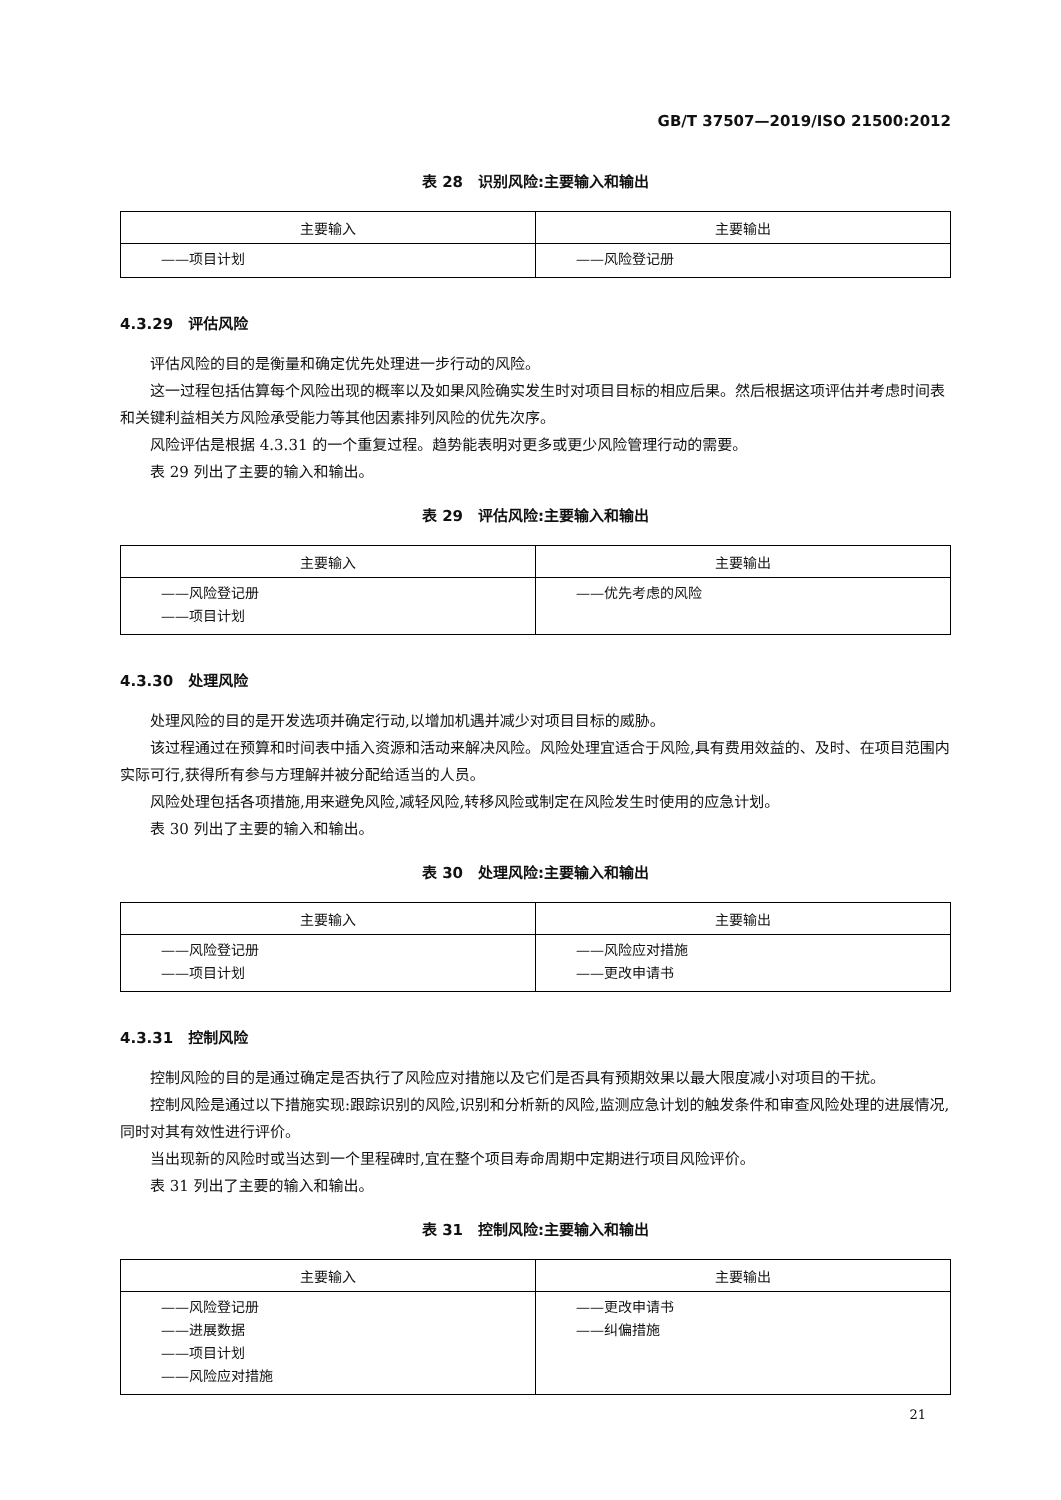GB/T 37507—2019/ISO 21500:2012
表 28　识别风险:主要输入和输出
| 主要输入 | 主要输出 |
| --- | --- |
| ——项目计划 | ——风险登记册 |
4.3.29　评估风险
评估风险的目的是衡量和确定优先处理进一步行动的风险。
这一过程包括估算每个风险出现的概率以及如果风险确实发生时对项目目标的相应后果。然后根据这项评估并考虑时间表和关键利益相关方风险承受能力等其他因素排列风险的优先次序。
风险评估是根据 4.3.31 的一个重复过程。趋势能表明对更多或更少风险管理行动的需要。
表 29 列出了主要的输入和输出。
表 29　评估风险:主要输入和输出
| 主要输入 | 主要输出 |
| --- | --- |
| ——风险登记册 ——项目计划 | ——优先考虑的风险 |
4.3.30　处理风险
处理风险的目的是开发选项并确定行动,以增加机遇并减少对项目目标的威胁。
该过程通过在预算和时间表中插入资源和活动来解决风险。风险处理宜适合于风险,具有费用效益的、及时、在项目范围内实际可行,获得所有参与方理解并被分配给适当的人员。
风险处理包括各项措施,用来避免风险,减轻风险,转移风险或制定在风险发生时使用的应急计划。
表 30 列出了主要的输入和输出。
表 30　处理风险:主要输入和输出
| 主要输入 | 主要输出 |
| --- | --- |
| ——风险登记册 ——项目计划 | ——风险应对措施 ——更改申请书 |
4.3.31　控制风险
控制风险的目的是通过确定是否执行了风险应对措施以及它们是否具有预期效果以最大限度减小对项目的干扰。
控制风险是通过以下措施实现:跟踪识别的风险,识别和分析新的风险,监测应急计划的触发条件和审查风险处理的进展情况,同时对其有效性进行评价。
当出现新的风险时或当达到一个里程碑时,宜在整个项目寿命周期中定期进行项目风险评价。
表 31 列出了主要的输入和输出。
表 31　控制风险:主要输入和输出
| 主要输入 | 主要输出 |
| --- | --- |
| ——风险登记册 ——进展数据 ——项目计划 ——风险应对措施 | ——更改申请书 ——纠偏措施 |
21